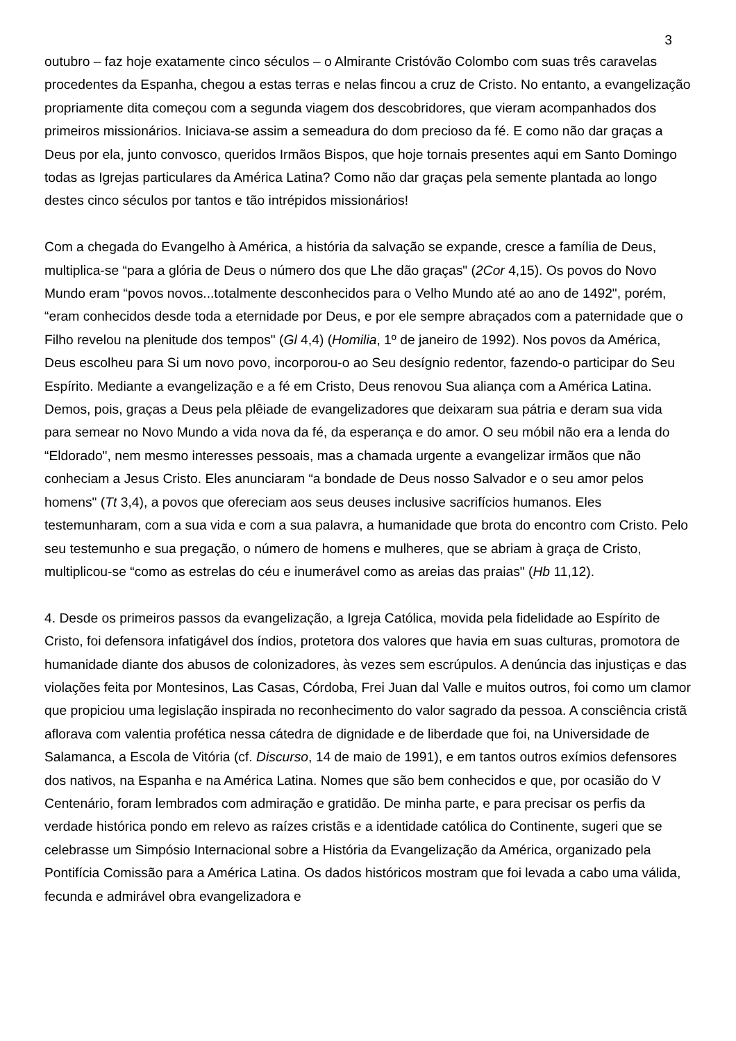3
outubro – faz hoje exatamente cinco séculos – o Almirante Cristóvão Colombo com suas três caravelas procedentes da Espanha, chegou a estas terras e nelas fincou a cruz de Cristo. No entanto, a evangelização propriamente dita começou com a segunda viagem dos descobridores, que vieram acompanhados dos primeiros missionários. Iniciava-se assim a semeadura do dom precioso da fé. E como não dar graças a Deus por ela, junto convosco, queridos Irmãos Bispos, que hoje tornais presentes aqui em Santo Domingo todas as Igrejas particulares da América Latina? Como não dar graças pela semente plantada ao longo destes cinco séculos por tantos e tão intrépidos missionários!
Com a chegada do Evangelho à América, a história da salvação se expande, cresce a família de Deus, multiplica-se “para a glória de Deus o número dos que Lhe dão graças" (2Cor 4,15). Os povos do Novo Mundo eram “povos novos...totalmente desconhecidos para o Velho Mundo até ao ano de 1492", porém, “eram conhecidos desde toda a eternidade por Deus, e por ele sempre abraçados com a paternidade que o Filho revelou na plenitude dos tempos" (Gl 4,4) (Homilia, 1º de janeiro de 1992). Nos povos da América, Deus escolheu para Si um novo povo, incorporou-o ao Seu desígnio redentor, fazendo-o participar do Seu Espírito. Mediante a evangelização e a fé em Cristo, Deus renovou Sua aliança com a América Latina. Demos, pois, graças a Deus pela plêiade de evangelizadores que deixaram sua pátria e deram sua vida para semear no Novo Mundo a vida nova da fé, da esperança e do amor. O seu móbil não era a lenda do “Eldorado", nem mesmo interesses pessoais, mas a chamada urgente a evangelizar irmãos que não conheciam a Jesus Cristo. Eles anunciaram “a bondade de Deus nosso Salvador e o seu amor pelos homens" (Tt 3,4), a povos que ofereciam aos seus deuses inclusive sacrifícios humanos. Eles testemunharam, com a sua vida e com a sua palavra, a humanidade que brota do encontro com Cristo. Pelo seu testemunho e sua pregação, o número de homens e mulheres, que se abriam à graça de Cristo, multiplicou-se “como as estrelas do céu e inumerável como as areias das praias" (Hb 11,12).
4. Desde os primeiros passos da evangelização, a Igreja Católica, movida pela fidelidade ao Espírito de Cristo, foi defensora infatigável dos índios, protetora dos valores que havia em suas culturas, promotora de humanidade diante dos abusos de colonizadores, às vezes sem escrúpulos. A denúncia das injustiças e das violações feita por Montesinos, Las Casas, Córdoba, Frei Juan dal Valle e muitos outros, foi como um clamor que propiciou uma legislação inspirada no reconhecimento do valor sagrado da pessoa. A consciência cristã aflorava com valentia profética nessa cátedra de dignidade e de liberdade que foi, na Universidade de Salamanca, a Escola de Vitória (cf. Discurso, 14 de maio de 1991), e em tantos outros exímios defensores dos nativos, na Espanha e na América Latina. Nomes que são bem conhecidos e que, por ocasião do V Centenário, foram lembrados com admiração e gratidão. De minha parte, e para precisar os perfis da verdade histórica pondo em relevo as raízes cristãs e a identidade católica do Continente, sugeri que se celebrasse um Simpósio Internacional sobre a História da Evangelização da América, organizado pela Pontifícia Comissão para a América Latina. Os dados históricos mostram que foi levada a cabo uma válida, fecunda e admirável obra evangelizadora e